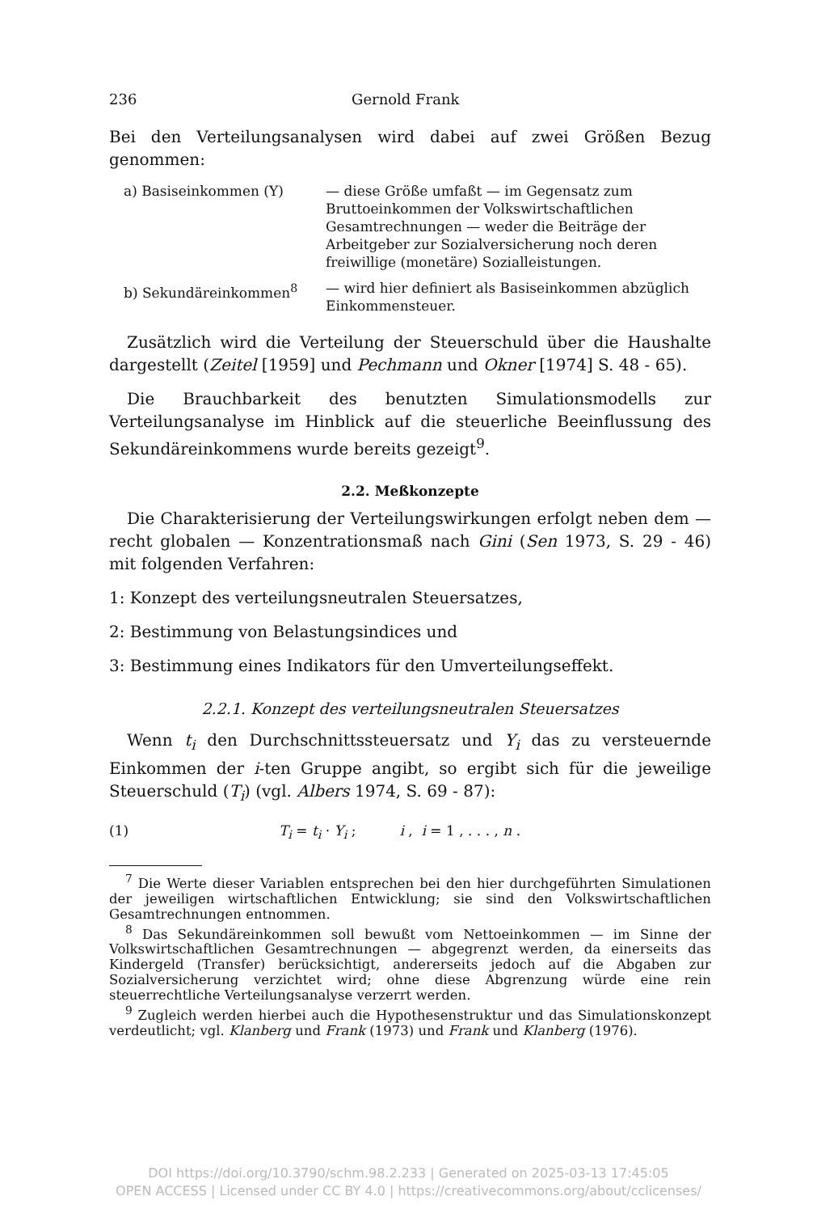236 Gernold Frank
Bei den Verteilungsanalysen wird dabei auf zwei Größen Bezug genommen:
a) Basiseinkommen (Y)
— diese Größe umfaßt — im Gegensatz zum Bruttoeinkommen der Volkswirtschaftlichen Gesamtrechnungen — weder die Beiträge der Arbeitgeber zur Sozialversicherung noch deren freiwillige (monetäre) Sozialleistungen.
b) Sekundäreinkommen<sup>8</sup>
— wird hier definiert als Basiseinkommen abzüglich Einkommensteuer.
Zusätzlich wird die Verteilung der Steuerschuld über die Haushalte dargestellt (Zeitel [1959] und Pechmann und Okner [1974] S. 48 - 65).
Die Brauchbarkeit des benutzten Simulationsmodells zur Verteilungsanalyse im Hinblick auf die steuerliche Beeinflussung des Sekundäreinkommens wurde bereits gezeigt<sup>9</sup>.
2.2. Meßkonzepte
Die Charakterisierung der Verteilungswirkungen erfolgt neben dem — recht globalen — Konzentrationsmaß nach Gini (Sen 1973, S. 29 - 46) mit folgenden Verfahren:
1: Konzept des verteilungsneutralen Steuersatzes,
2: Bestimmung von Belastungsindices und
3: Bestimmung eines Indikators für den Umverteilungseffekt.
2.2.1. Konzept des verteilungsneutralen Steuersatzes
Wenn t<sub>i</sub> den Durchschnittssteuersatz und Y<sub>i</sub> das zu versteuernde Einkommen der i-ten Gruppe angibt, so ergibt sich für die jeweilige Steuerschuld (T<sub>i</sub>) (vgl. Albers 1974, S. 69 - 87):
(1) T<sub>i</sub> = t<sub>i</sub> · Y<sub>i</sub> ; i , i = 1 , . . . , n .
<sup>7</sup> Die Werte dieser Variablen entsprechen bei den hier durchgeführten Simulationen der jeweiligen wirtschaftlichen Entwicklung; sie sind den Volkswirtschaftlichen Gesamtrechnungen entnommen.
<sup>8</sup> Das Sekundäreinkommen soll bewußt vom Nettoeinkommen — im Sinne der Volkswirtschaftlichen Gesamtrechnungen — abgegrenzt werden, da einerseits das Kindergeld (Transfer) berücksichtigt, andererseits jedoch auf die Abgaben zur Sozialversicherung verzichtet wird; ohne diese Abgrenzung würde eine rein steuerrechtliche Verteilungsanalyse verzerrt werden.
<sup>9</sup> Zugleich werden hierbei auch die Hypothesenstruktur und das Simulationskonzept verdeutlicht; vgl. Klanberg und Frank (1973) und Frank und Klanberg (1976).
DOI https://doi.org/10.3790/schm.98.2.233 | Generated on 2025-03-13 17:45:05
OPEN ACCESS | Licensed under CC BY 4.0 | https://creativecommons.org/about/cclicenses/